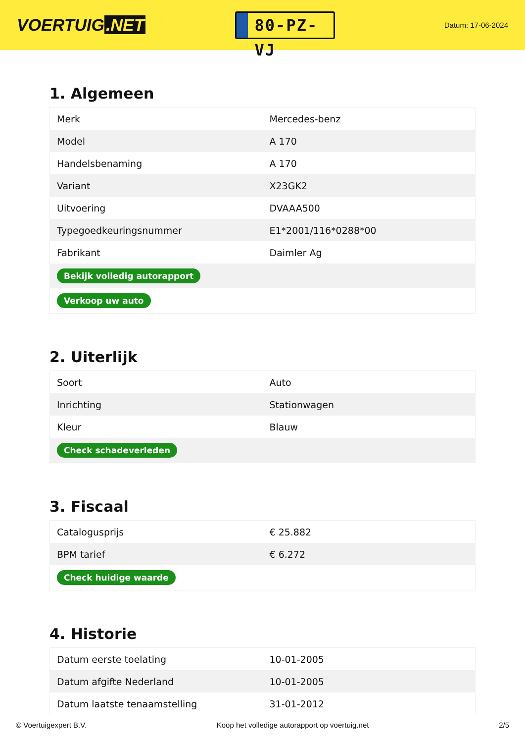VOERTUIG.NET
80-PZ-VJ
Datum: 17-06-2024
1. Algemeen
| Merk | Mercedes-benz |
| Model | A 170 |
| Handelsbenaming | A 170 |
| Variant | X23GK2 |
| Uitvoering | DVAAA500 |
| Typegoedkeuringsnummer | E1*2001/116*0288*00 |
| Fabrikant | Daimler Ag |
| Bekijk volledig autorapport | |
| Verkoop uw auto | |
2. Uiterlijk
| Soort | Auto |
| Inrichting | Stationwagen |
| Kleur | Blauw |
| Check schadeverleden | |
3. Fiscaal
| Catalogusprijs | € 25.882 |
| BPM tarief | € 6.272 |
| Check huidige waarde | |
4. Historie
| Datum eerste toelating | 10-01-2005 |
| Datum afgifte Nederland | 10-01-2005 |
| Datum laatste tenaamstelling | 31-01-2012 |
© Voertuigexpert B.V. Koop het volledige autorapport op voertuig.net 2/5